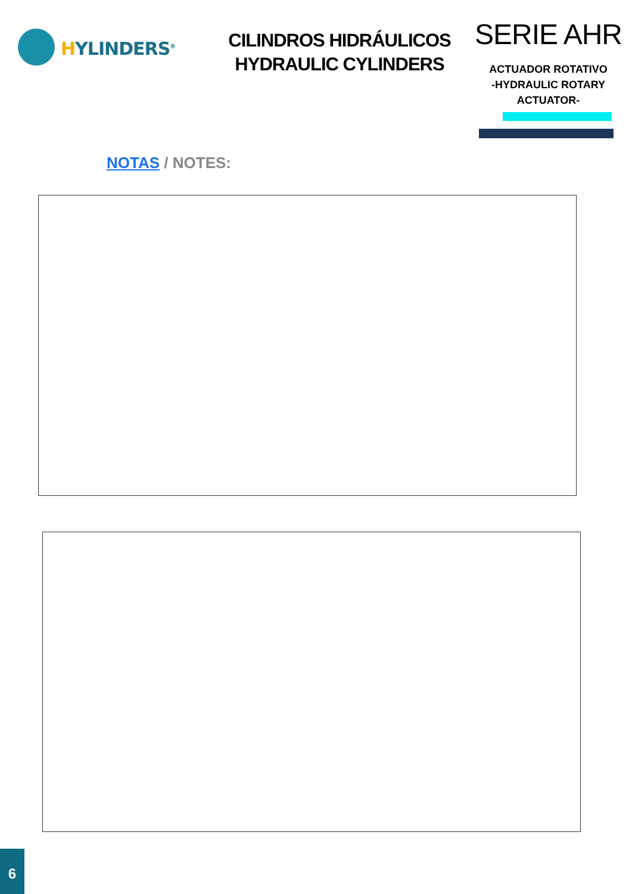HYLINDERS<sup>®</sup>
CILINDROS HIDRÁULICOS
HYDRAULIC CYLINDERS
SERIE AHR
ACTUADOR ROTATIVO
-HYDRAULIC ROTARY
ACTUATOR-
NOTAS / NOTES:
6